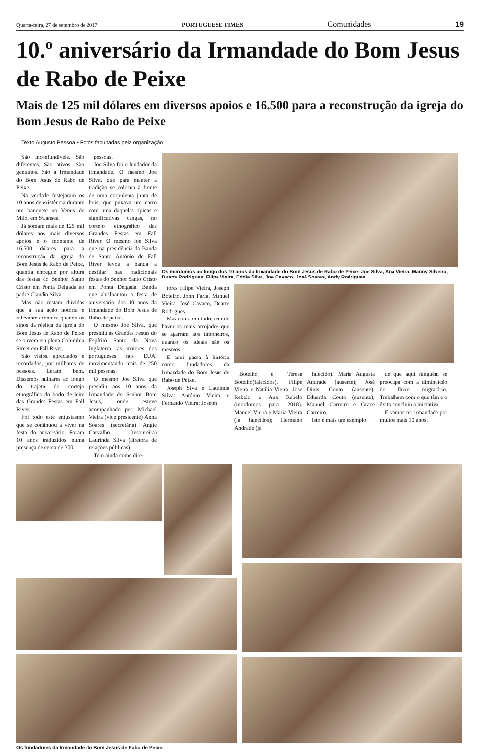Quarta-feira, 27 de setembro de 2017 PORTUGUESE TIMES Comunidades 19
10.º aniversário da Irmandade do Bom Jesus de Rabo de Peixe
Mais de 125 mil dólares em diversos apoios e 16.500 para a reconstrução da igreja do Bom Jesus de Rabo de Peixe
Texto Augusto Pessoa • Fotos facultadas pela organização
São inconfundíveis. São diferentes. São ativos. São genuínos. São a Irmandade do Bom Jesus de Rabo de Peixe.
Na verdade festejaram os 10 anos de existência durante um banquete no Venus de Milo, em Swansea.
Já somam mais de 125 mil dólares aos mais diversos apoios e o montante de 16.500 dólares para a reconstrução da igreja do Bom Jesus de Rabo de Peixe, quantia entregue por altura das festas do Senhor Santo Cristo em Ponta Delgada ao padre Claudio Silva.
Mas não restam dúvidas que a sua ação notória e relevante acontece quando os sinos da réplica da igreja do Bom Jesus de Rabo de Peixe se ouvem em plena Columbia Street em Fall River.
São vistos, apreciados e recordados, por milhares de pessoas. Leram bem. Dissemos milhares ao longo do trajeto do cortejo etnográfico do bodo de leite das Grandes Festas em Fall River.
Foi todo este entusiasmo que se continuou a viver na festa do aniversário. Foram 10 anos traduzidos numa presença de cerca de 300
pessoas.
Joe Silva foi o fundador da irmandade. O mesmo Joe Silva, que para manter a tradição se colocou à frente de uma corpulenta junta de bois, que puxava um carro com uma daquelas típicas e significativas cangas, no cortejo etnográfico das Grandes Festas em Fall River. O mesmo Joe Silva que na presidência da Banda de Santo António de Fall River levou a banda a desfilar nas tradicionais festas do Senhor Santo Cristo em Ponta Delgada. Banda que abrilhantou a festa de aniversário dos 10 anos da irmandade do Bom Jesus de Rabo de peixe.
O mesmo Joe Silva, que presidiu às Grandes Festas do Espírito Santo da Nova Inglaterra, as maiores dos portugueses nos EUA, movimentando mais de 250 mil pessoas.
O mesmo Joe Silva que presidiu aos 10 anos da Irmandade do Senhor Bom Jesus, onde esteve acompanhado por: Michael Vieira (vice presidente) Anna Soares (secretária) Angie Carvalho (tesoureira) Laurinda Silva (diretora de relações públicas).
Tem ainda como dire-
Os mordomos ao longo dos 10 anos da Irmandade do Bom Jesus de Rabo de Peixe: Joe Silva, Ana Vieira, Manny Silveira, Duarte Rodrigues, Filipe Vieira, Eddie Silva, Joe Cavaco, José Soares, Andy Rodrigues.
tores Filipe Vieira, Joseph Botelho, John Faria, Manuel Vieira, José Cavaco, Duarte Rodrigues.
Mas como em tudo, tem de haver os mais arrojados que se agarram aos timoneiros, quando os ideais são os mesmos.
E aqui passa à história como fundadores da Irmandade do Bom Jesus de Rabo de Peixe.
Joseph Siva e Laurinda Silva; António Vieira e Fernando Vieira; Joseph
Botelho e Teresa Botelho(falecidos), Filipe Vieira e Natália Vieira; Jose Rebelo e Ana Rebelo (mordomos para 2018). Manuel Vieira e Maria Vieira (já falecidos); Hermano Andrade (já
falecido). Maria Augusta Andrade (ausente); José Dinis Couto (ausente); Eduarda Couto (ausente); Manuel Carreiro e Grace Carreiro.
Isto é mais um exemplo
de que aqui ninguém se preocupa com a diminuição do fluxo migratório. Trabalham com o que têm e o êxito concluiu a iniciativa.
E vamos ter irmandade por muitos mais 10 anos.
Os fundadores da Irmandade do Bom Jesus de Rabo de Peixe.